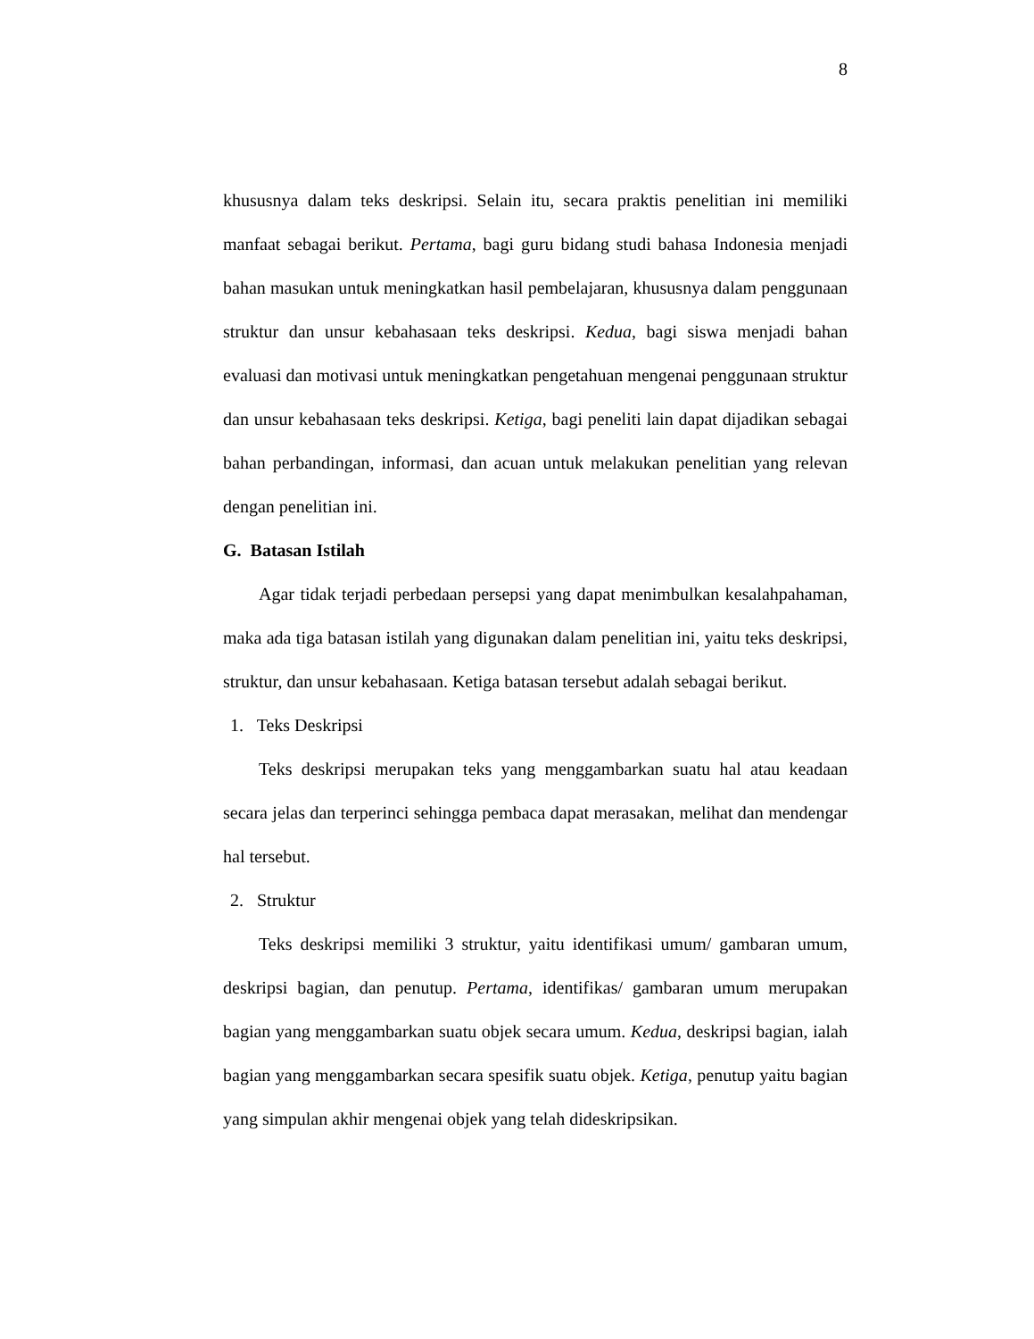8
khususnya dalam teks deskripsi. Selain itu, secara praktis penelitian ini memiliki manfaat sebagai berikut. Pertama, bagi guru bidang studi bahasa Indonesia menjadi bahan masukan untuk meningkatkan hasil pembelajaran, khususnya dalam penggunaan struktur dan unsur kebahasaan teks deskripsi. Kedua, bagi siswa menjadi bahan evaluasi dan motivasi untuk meningkatkan pengetahuan mengenai penggunaan struktur dan unsur kebahasaan teks deskripsi. Ketiga, bagi peneliti lain dapat dijadikan sebagai bahan perbandingan, informasi, dan acuan untuk melakukan penelitian yang relevan dengan penelitian ini.
G. Batasan Istilah
Agar tidak terjadi perbedaan persepsi yang dapat menimbulkan kesalahpahaman, maka ada tiga batasan istilah yang digunakan dalam penelitian ini, yaitu teks deskripsi, struktur, dan unsur kebahasaan. Ketiga batasan tersebut adalah sebagai berikut.
1. Teks Deskripsi
Teks deskripsi merupakan teks yang menggambarkan suatu hal atau keadaan secara jelas dan terperinci sehingga pembaca dapat merasakan, melihat dan mendengar hal tersebut.
2. Struktur
Teks deskripsi memiliki 3 struktur, yaitu identifikasi umum/ gambaran umum, deskripsi bagian, dan penutup. Pertama, identifikas/ gambaran umum merupakan bagian yang menggambarkan suatu objek secara umum. Kedua, deskripsi bagian, ialah bagian yang menggambarkan secara spesifik suatu objek. Ketiga, penutup yaitu bagian yang simpulan akhir mengenai objek yang telah dideskripsikan.